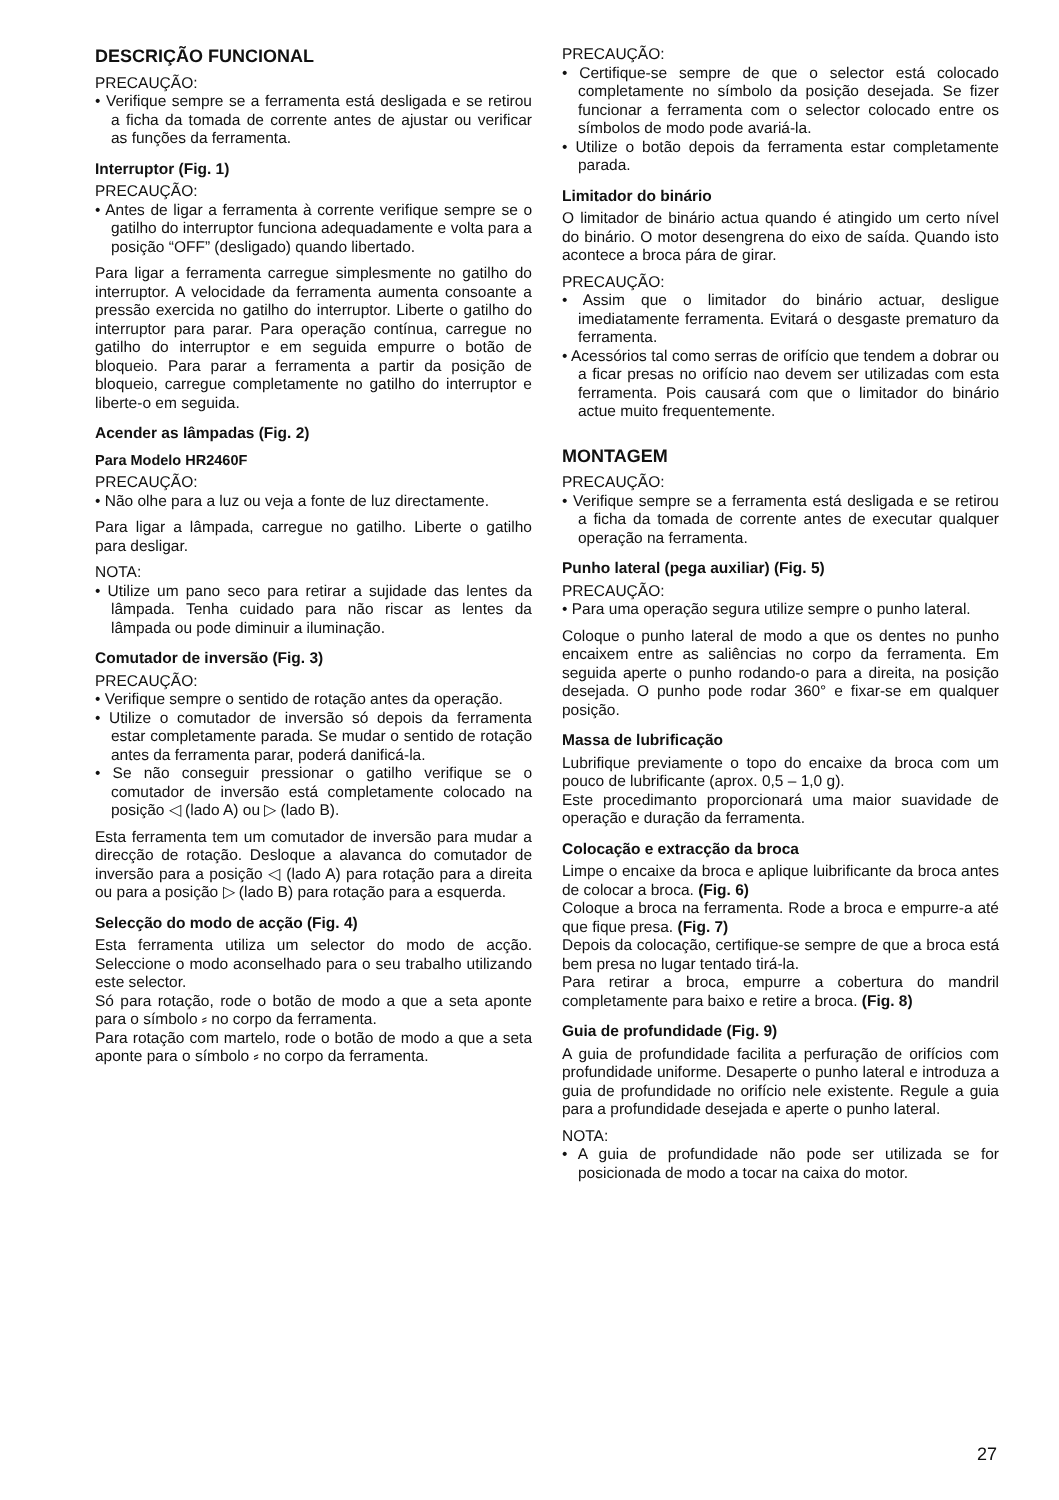DESCRIÇÃO FUNCIONAL
PRECAUÇÃO:
• Verifique sempre se a ferramenta está desligada e se retirou a ficha da tomada de corrente antes de ajustar ou verificar as funções da ferramenta.
Interruptor (Fig. 1)
PRECAUÇÃO:
• Antes de ligar a ferramenta à corrente verifique sempre se o gatilho do interruptor funciona adequadamente e volta para a posição “OFF” (desligado) quando libertado.
Para ligar a ferramenta carregue simplesmente no gatilho do interruptor. A velocidade da ferramenta aumenta consoante a pressão exercida no gatilho do interruptor. Liberte o gatilho do interruptor para parar. Para operação contínua, carregue no gatilho do interruptor e em seguida empurre o botão de bloqueio. Para parar a ferramenta a partir da posição de bloqueio, carregue completamente no gatilho do interruptor e liberte-o em seguida.
Acender as lâmpadas (Fig. 2)
Para Modelo HR2460F
PRECAUÇÃO:
• Não olhe para a luz ou veja a fonte de luz directamente.
Para ligar a lâmpada, carregue no gatilho. Liberte o gatilho para desligar.
NOTA:
• Utilize um pano seco para retirar a sujidade das lentes da lâmpada. Tenha cuidado para não riscar as lentes da lâmpada ou pode diminuir a iluminação.
Comutador de inversão (Fig. 3)
PRECAUÇÃO:
• Verifique sempre o sentido de rotação antes da operação.
• Utilize o comutador de inversão só depois da ferramenta estar completamente parada. Se mudar o sentido de rotação antes da ferramenta parar, poderá danificá-la.
• Se não conseguir pressionar o gatilho verifique se o comutador de inversão está completamente colocado na posição ◁ (lado A) ou ▷ (lado B).
Esta ferramenta tem um comutador de inversão para mudar a direcção de rotação. Desloque a alavanca do comutador de inversão para a posição ◁ (lado A) para rotação para a direita ou para a posição ▷ (lado B) para rotação para a esquerda.
Selecção do modo de acção (Fig. 4)
Esta ferramenta utiliza um selector do modo de acção. Seleccione o modo aconselhado para o seu trabalho utilizando este selector.
Só para rotação, rode o botão de modo a que a seta aponte para o símbolo ⸗ no corpo da ferramenta.
Para rotação com martelo, rode o botão de modo a que a seta aponte para o símbolo ⸗ no corpo da ferramenta.
PRECAUÇÃO:
• Certifique-se sempre de que o selector está colocado completamente no símbolo da posição desejada. Se fizer funcionar a ferramenta com o selector colocado entre os símbolos de modo pode avariá-la.
• Utilize o botão depois da ferramenta estar completamente parada.
Limitador do binário
O limitador de binário actua quando é atingido um certo nível do binário. O motor desengrena do eixo de saída. Quando isto acontece a broca pára de girar.
PRECAUÇÃO:
• Assim que o limitador do binário actuar, desligue imediatamente ferramenta. Evitará o desgaste prematuro da ferramenta.
• Acessórios tal como serras de orifício que tendem a dobrar ou a ficar presas no orifício nao devem ser utilizadas com esta ferramenta. Pois causará com que o limitador do binário actue muito frequentemente.
MONTAGEM
PRECAUÇÃO:
• Verifique sempre se a ferramenta está desligada e se retirou a ficha da tomada de corrente antes de executar qualquer operação na ferramenta.
Punho lateral (pega auxiliar) (Fig. 5)
PRECAUÇÃO:
• Para uma operação segura utilize sempre o punho lateral.
Coloque o punho lateral de modo a que os dentes no punho encaixem entre as saliências no corpo da ferramenta. Em seguida aperte o punho rodando-o para a direita, na posição desejada. O punho pode rodar 360° e fixar-se em qualquer posição.
Massa de lubrificação
Lubrifique previamente o topo do encaixe da broca com um pouco de lubrificante (aprox. 0,5 – 1,0 g).
Este procedimanto proporcionará uma maior suavidade de operação e duração da ferramenta.
Colocação e extracção da broca
Limpe o encaixe da broca e aplique luibrificante da broca antes de colocar a broca. (Fig. 6)
Coloque a broca na ferramenta. Rode a broca e empurre-a até que fique presa. (Fig. 7)
Depois da colocação, certifique-se sempre de que a broca está bem presa no lugar tentado tirá-la.
Para retirar a broca, empurre a cobertura do mandril completamente para baixo e retire a broca. (Fig. 8)
Guia de profundidade (Fig. 9)
A guia de profundidade facilita a perfuração de orifícios com profundidade uniforme. Desaperte o punho lateral e introduza a guia de profundidade no orifício nele existente. Regule a guia para a profundidade desejada e aperte o punho lateral.
NOTA:
• A guia de profundidade não pode ser utilizada se for posicionada de modo a tocar na caixa do motor.
27